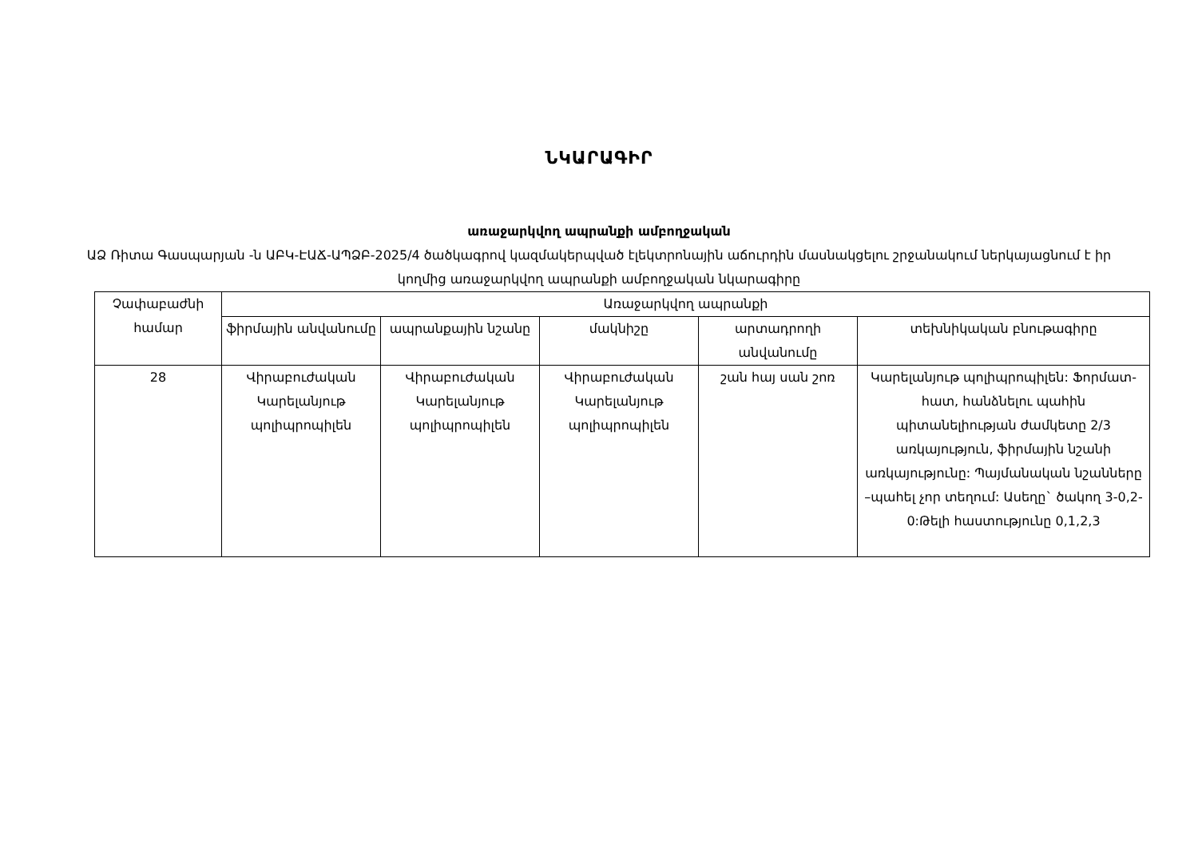ՆԿԱՐԱԳԻՐ
առաջարկվող ապրանքի ամբողջական
ԱՁ Ռիտա Գասպարյան -ն ԱԲԿ-ԷԱՃ-ԱՊՁԲ-2025/4 ծածկագրով կազմակերպված էլեկտրոնային աճուրդին մասնակցելու շրջանակում ներկայացնում է իր կողմից առաջարկվող ապրանքի ամբողջական նկարագիրը
| Չափաբաժնի համար | Առաջարկվող ապրանքի | | | | |
| --- | --- | --- | --- | --- | --- |
| | ֆիրմային անվանումը | ապրանքային նշանը | մակնիշը | արտադրողի անվանումը | տեխնիկական բնութագիրը |
| 28 | Վիրաբուժական Կարելանյութ պոլիպրոպիլեն | Վիրաբուժական Կարելանյութ պոլիպրոպիլեն | Վիրաբուժական Կարելանյութ պոլիպրոպիլեն | շան հայ սան շոռ | Կարելանյութ պոլիպրոպիլեն: Ֆորմատ-հատ, հանձնելու պահին պիտանելիության ժամկետը 2/3 առկայություն, ֆիրմային նշանի առկայությունը: Պայմանական նշանները –պահել չոր տեղում: Ասեղը` ծակող 3-0,2-0:Թելի հաստությունը 0,1,2,3 |